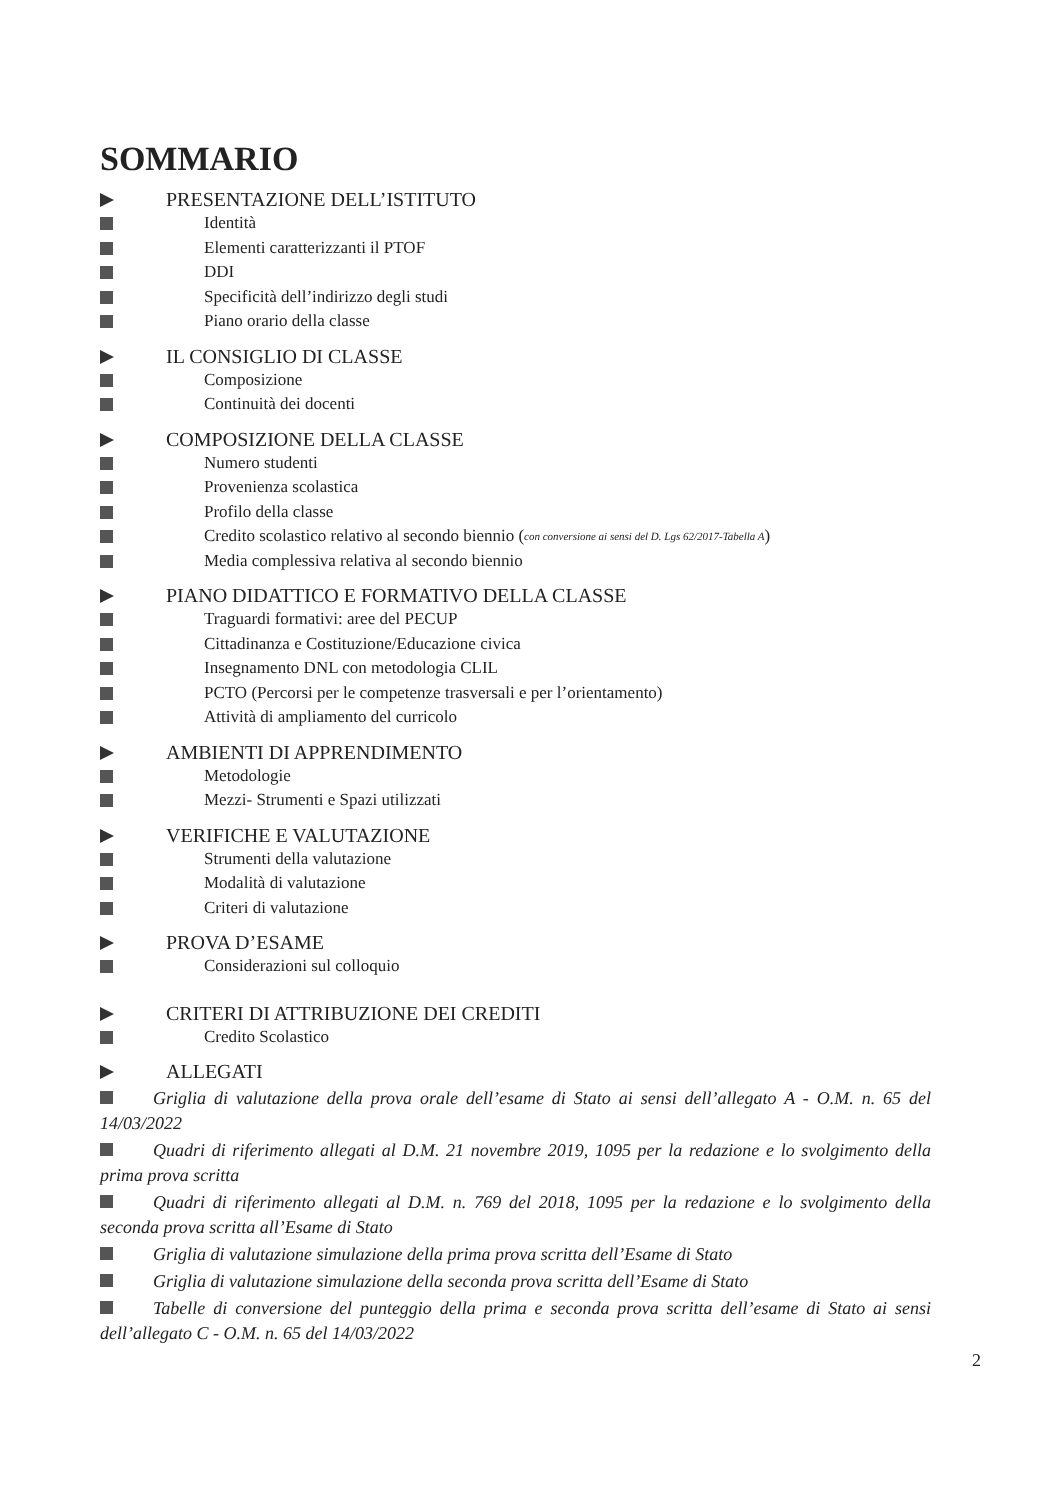SOMMARIO
PRESENTAZIONE DELL’ISTITUTO
Identità
Elementi caratterizzanti il PTOF
DDI
Specificità dell’indirizzo degli studi
Piano orario della classe
IL CONSIGLIO DI CLASSE
Composizione
Continuità dei docenti
COMPOSIZIONE DELLA CLASSE
Numero studenti
Provenienza scolastica
Profilo della classe
Credito scolastico relativo al secondo biennio (con conversione ai sensi del D. Lgs 62/2017-Tabella A)
Media complessiva relativa al secondo biennio
PIANO DIDATTICO E FORMATIVO DELLA CLASSE
Traguardi formativi: aree del PECUP
Cittadinanza e Costituzione/Educazione civica
Insegnamento DNL con metodologia CLIL
PCTO (Percorsi per le competenze trasversali e per l’orientamento)
Attività di ampliamento del curricolo
AMBIENTI DI APPRENDIMENTO
Metodologie
Mezzi- Strumenti e Spazi utilizzati
VERIFICHE E VALUTAZIONE
Strumenti della valutazione
Modalità di valutazione
Criteri di valutazione
PROVA D’ESAME
Considerazioni sul colloquio
CRITERI DI ATTRIBUZIONE DEI CREDITI
Credito Scolastico
ALLEGATI
Griglia di valutazione della prova orale dell’esame di Stato ai sensi dell’allegato A - O.M. n. 65 del 14/03/2022
Quadri di riferimento allegati al D.M. 21 novembre 2019, 1095 per la redazione e lo svolgimento della prima prova scritta
Quadri di riferimento allegati al D.M. n. 769 del 2018, 1095 per la redazione e lo svolgimento della seconda prova scritta all’Esame di Stato
Griglia di valutazione simulazione della prima prova scritta dell’Esame di Stato
Griglia di valutazione simulazione della seconda prova scritta dell’Esame di Stato
Tabelle di conversione del punteggio della prima e seconda prova scritta dell’esame di Stato ai sensi dell’allegato C - O.M. n. 65 del 14/03/2022
2